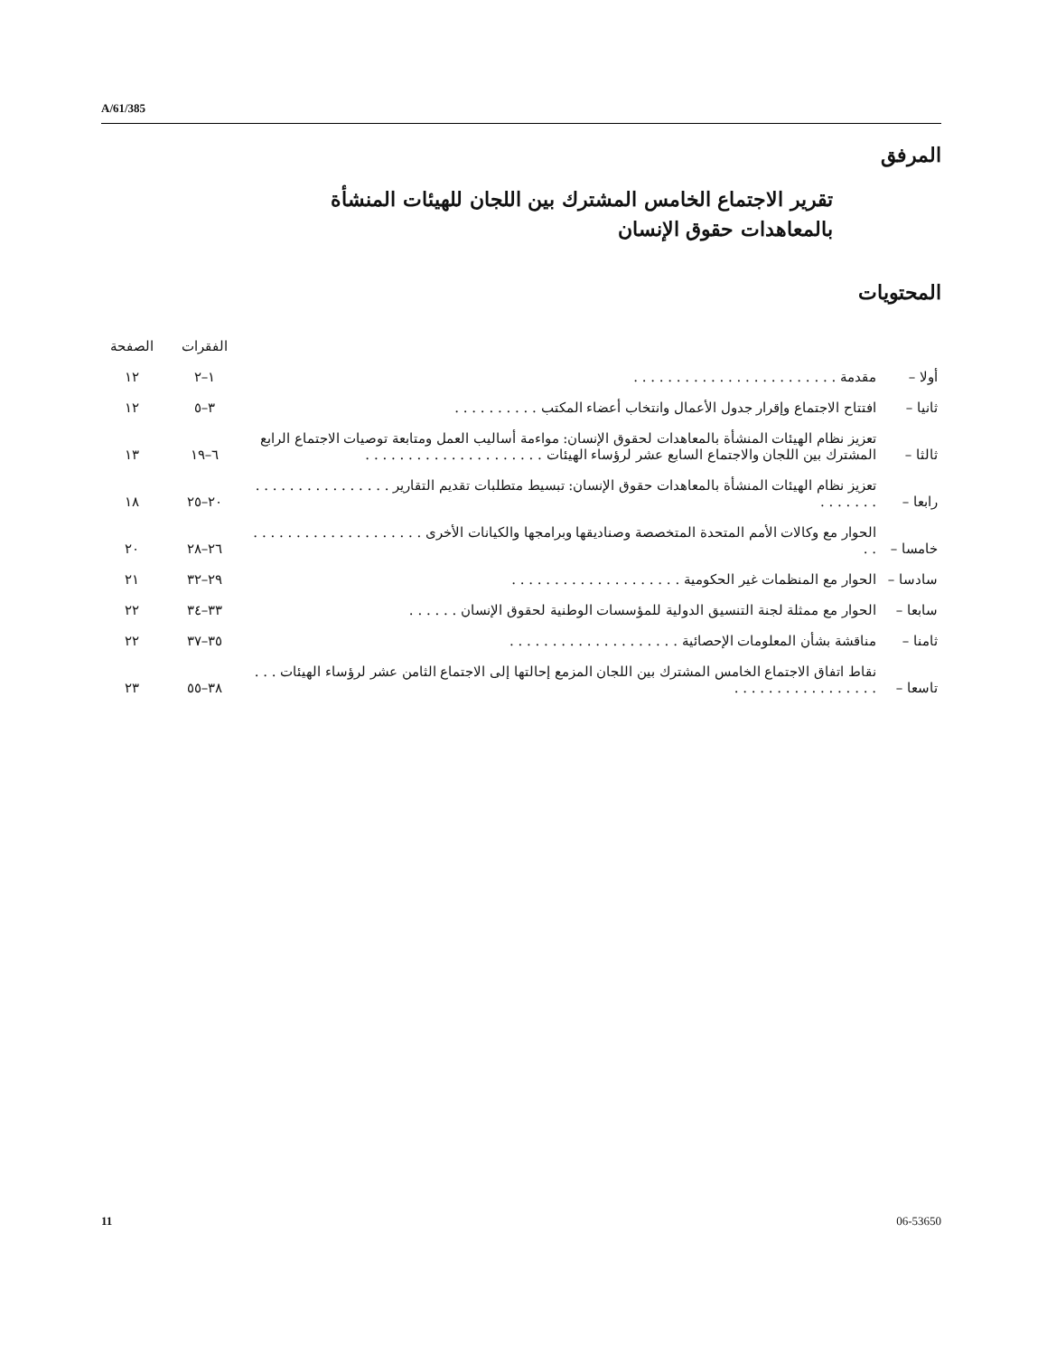A/61/385
المرفق
تقرير الاجتماع الخامس المشترك بين اللجان للهيئات المنشأة بالمعاهدات حقوق الإنسان
المحتويات
| | | الفقرات | الصفحة |
| --- | --- | --- | --- |
| أولا – | مقدمة . . . . . . . . . . . . . . . . . . . . . . . . | ١–٢ | ١٢ |
| ثانيا – | افتتاح الاجتماع وإقرار جدول الأعمال وانتخاب أعضاء المكتب . . . . . . . . . . | ٣–٥ | ١٢ |
| ثالثا – | تعزيز نظام الهيئات المنشأة بالمعاهدات لحقوق الإنسان: مواءمة أساليب العمل ومتابعة توصيات الاجتماع الرابع المشترك بين اللجان والاجتماع السابع عشر لرؤساء الهيئات . . . . . . . . . . . . . . . . . . . . . | ٦–١٩ | ١٣ |
| رابعا – | تعزيز نظام الهيئات المنشأة بالمعاهدات حقوق الإنسان: تبسيط متطلبات تقديم التقارير . . . . . . . . . . . . . . . . . . . . . . . | ٢٠–٢٥ | ١٨ |
| خامسا – | الحوار مع وكالات الأمم المتحدة المتخصصة وصناديقها وبرامجها والكيانات الأخرى . . . . . . . . . . . . . . . . . . . . . . | ٢٦–٢٨ | ٢٠ |
| سادسا – | الحوار مع المنظمات غير الحكومية . . . . . . . . . . . . . . . . . . . . | ٢٩–٣٢ | ٢١ |
| سابعا – | الحوار مع ممثلة لجنة التنسيق الدولية للمؤسسات الوطنية لحقوق الإنسان . . . . . . | ٣٣–٣٤ | ٢٢ |
| ثامنا – | مناقشة بشأن المعلومات الإحصائية . . . . . . . . . . . . . . . . . . . . | ٣٥–٣٧ | ٢٢ |
| تاسعا – | نقاط اتفاق الاجتماع الخامس المشترك بين اللجان المزمع إحالتها إلى الاجتماع الثامن عشر لرؤساء الهيئات . . . . . . . . . . . . . . . . . . . . | ٣٨–٥٥ | ٢٣ |
11 06-53650